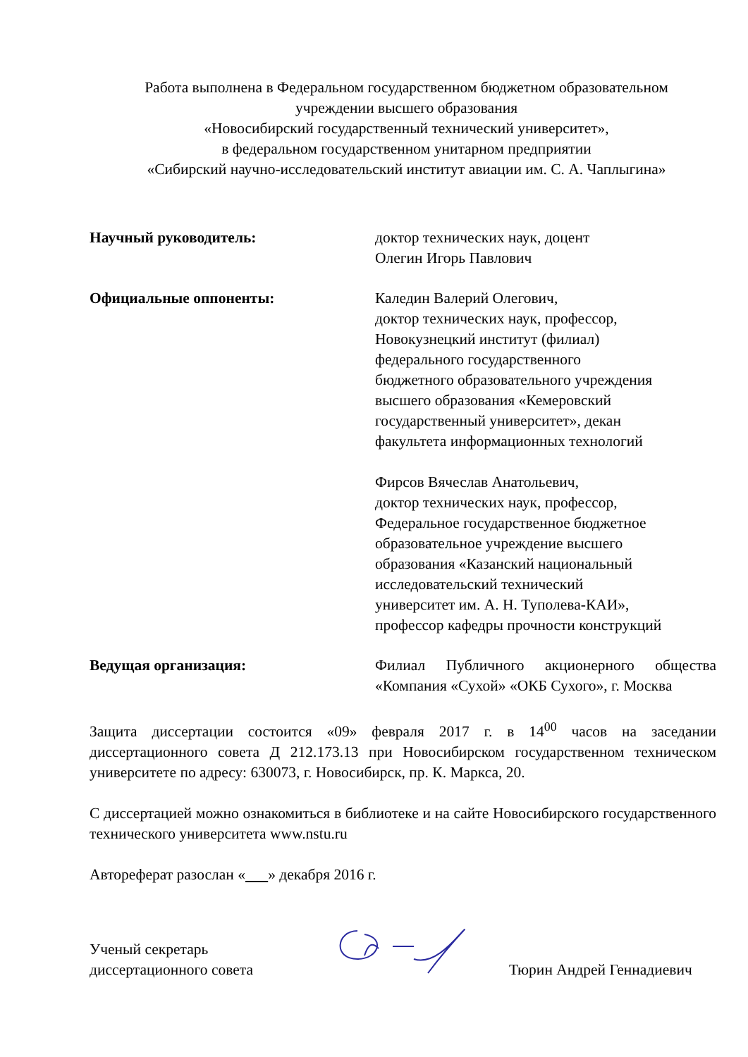Работа выполнена в Федеральном государственном бюджетном образовательном
учреждении высшего образования
«Новосибирский государственный технический университет»,
в федеральном государственном унитарном предприятии
«Сибирский научно-исследовательский институт авиации им. С. А. Чаплыгина»
Научный руководитель: доктор технических наук, доцент
Олегин Игорь Павлович
Официальные оппоненты: Каледин Валерий Олегович,
доктор технических наук, профессор,
Новокузнецкий институт (филиал)
федерального государственного
бюджетного образовательного учреждения
высшего образования «Кемеровский
государственный университет», декан
факультета информационных технологий
Фирсов Вячеслав Анатольевич,
доктор технических наук, профессор,
Федеральное государственное бюджетное
образовательное учреждение высшего
образования «Казанский национальный
исследовательский технический
университет им. А. Н. Туполева-КАИ»,
профессор кафедры прочности конструкций
Ведущая организация: Филиал Публичного акционерного общества «Компания «Сухой» «ОКБ Сухого», г. Москва
Защита диссертации состоится «09» февраля 2017 г. в 14<sup>00</sup> часов на заседании диссертационного совета Д 212.173.13 при Новосибирском государственном техническом университете по адресу: 630073, г. Новосибирск, пр. К. Маркса, 20.
С диссертацией можно ознакомиться в библиотеке и на сайте Новосибирского государственного технического университета www.nstu.ru
Автореферат разослан « » декабря 2016 г.
Ученый секретарь
диссертационного совета
Тюрин Андрей Геннадиевич